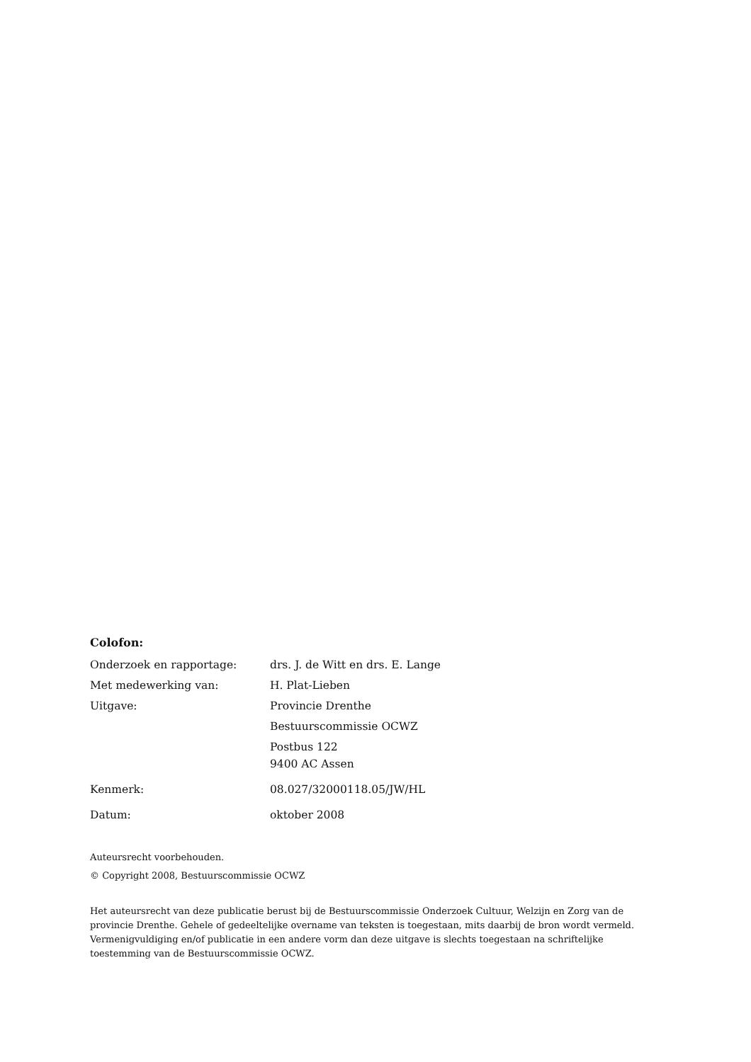Colofon:
| Onderzoek en rapportage: | drs. J. de Witt en drs. E. Lange |
| Met medewerking van: | H. Plat-Lieben |
| Uitgave: | Provincie Drenthe Bestuurscommissie OCWZ Postbus 122 9400 AC Assen |
| Kenmerk: | 08.027/32000118.05/JW/HL |
| Datum: | oktober 2008 |
Auteursrecht voorbehouden.
© Copyright 2008, Bestuurscommissie OCWZ
Het auteursrecht van deze publicatie berust bij de Bestuurscommissie Onderzoek Cultuur, Welzijn en Zorg van de provincie Drenthe. Gehele of gedeeltelijke overname van teksten is toegestaan, mits daarbij de bron wordt vermeld. Vermenigvuldiging en/of publicatie in een andere vorm dan deze uitgave is slechts toegestaan na schriftelijke toestemming van de Bestuurscommissie OCWZ.